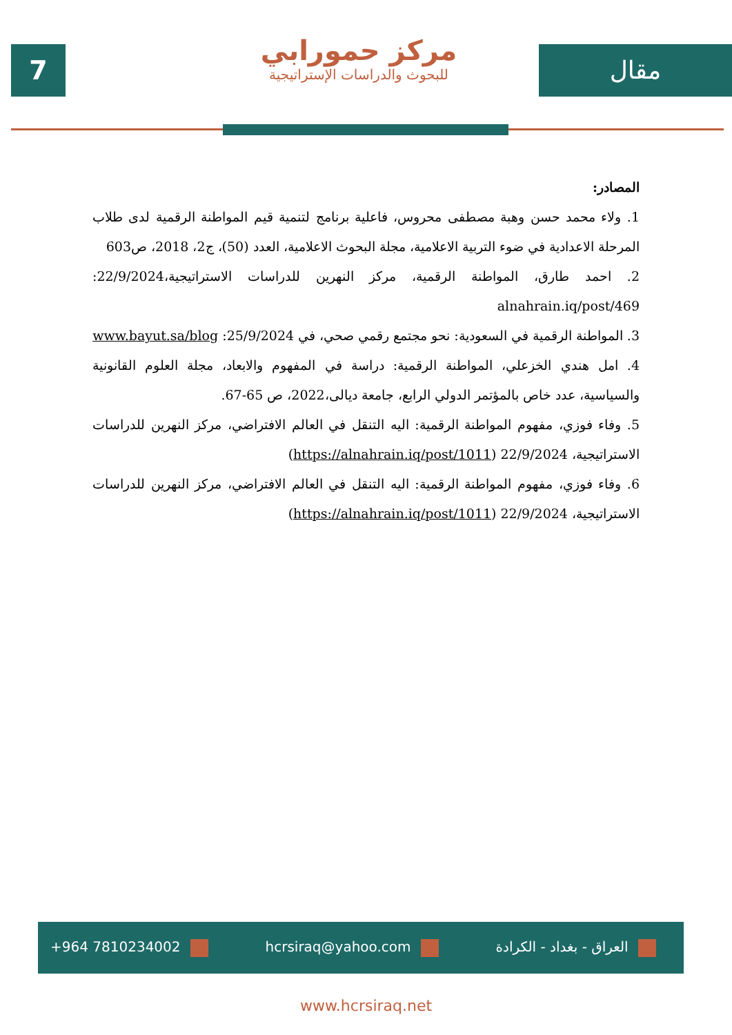7
مركز حمورابي
للبحوث والدراسات الإستراتيجية
مقال
المصادر:
1. ولاء محمد حسن وهبة مصطفى محروس، فاعلية برنامج لتنمية قيم المواطنة الرقمية لدى طلاب المرحلة الاعدادية في ضوء التربية الاعلامية، مجلة البحوث الاعلامية، العدد (50)، ج2، 2018، ص603
2. احمد طارق، المواطنة الرقمية، مركز النهرين للدراسات الاستراتيجية،22/9/2024: alnahrain.iq/post/469
3. المواطنة الرقمية في السعودية: نحو مجتمع رقمي صحي، في 25/9/2024: www.bayut.sa/blog
4. امل هندي الخزعلي، المواطنة الرقمية: دراسة في المفهوم والابعاد، مجلة العلوم القانونية والسياسية، عدد خاص بالمؤتمر الدولي الرابع، جامعة ديالى،2022، ص 65-67.
5. وفاء فوزي، مفهوم المواطنة الرقمية: اليه التنقل في العالم الافتراضي، مركز النهرين للدراسات الاستراتيجية، 22/9/2024 (https://alnahrain.iq/post/1011)
6. وفاء فوزي، مفهوم المواطنة الرقمية: اليه التنقل في العالم الافتراضي، مركز النهرين للدراسات الاستراتيجية، 22/9/2024 (https://alnahrain.iq/post/1011)
+964 7810234002 hcrsiraq@yahoo.com العراق - بغداد - الكرادة
www.hcrsiraq.net